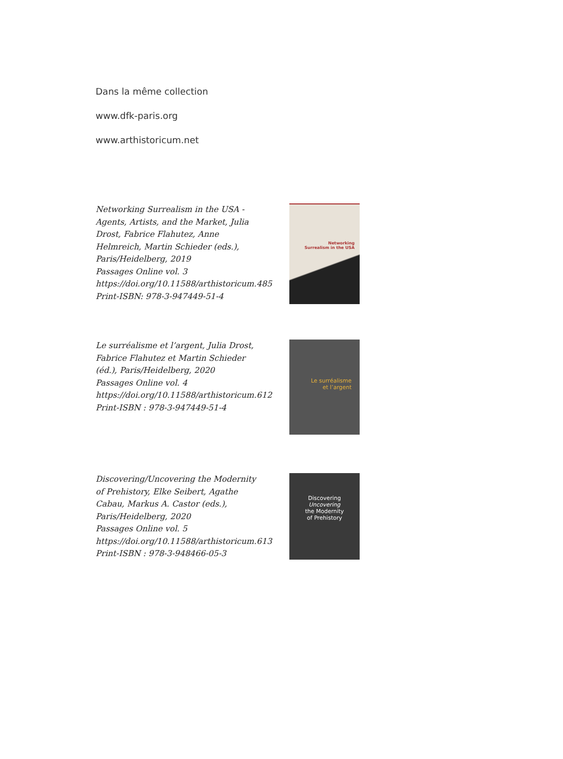Dans la même collection
www.dfk-paris.org
www.arthistoricum.net
Networking Surrealism in the USA - Agents, Artists, and the Market, Julia Drost, Fabrice Flahutez, Anne Helmreich, Martin Schieder (eds.), Paris/Heidelberg, 2019
Passages Online vol. 3
https://doi.org/10.11588/arthistoricum.485
Print-ISBN: 978-3-947449-51-4
Networking
Surrealism in the USA
Le surréalisme et l’argent, Julia Drost, Fabrice Flahutez et Martin Schieder (éd.), Paris/Heidelberg, 2020
Passages Online vol. 4
https://doi.org/10.11588/arthistoricum.612
Print-ISBN : 978-3-947449-51-4
Le surréalisme
et l’argent
Discovering/Uncovering the Modernity of Prehistory, Elke Seibert, Agathe Cabau, Markus A. Castor (eds.), Paris/Heidelberg, 2020
Passages Online vol. 5
https://doi.org/10.11588/arthistoricum.613
Print-ISBN : 978-3-948466-05-3
Discovering
Uncovering
the Modernity
of Prehistory